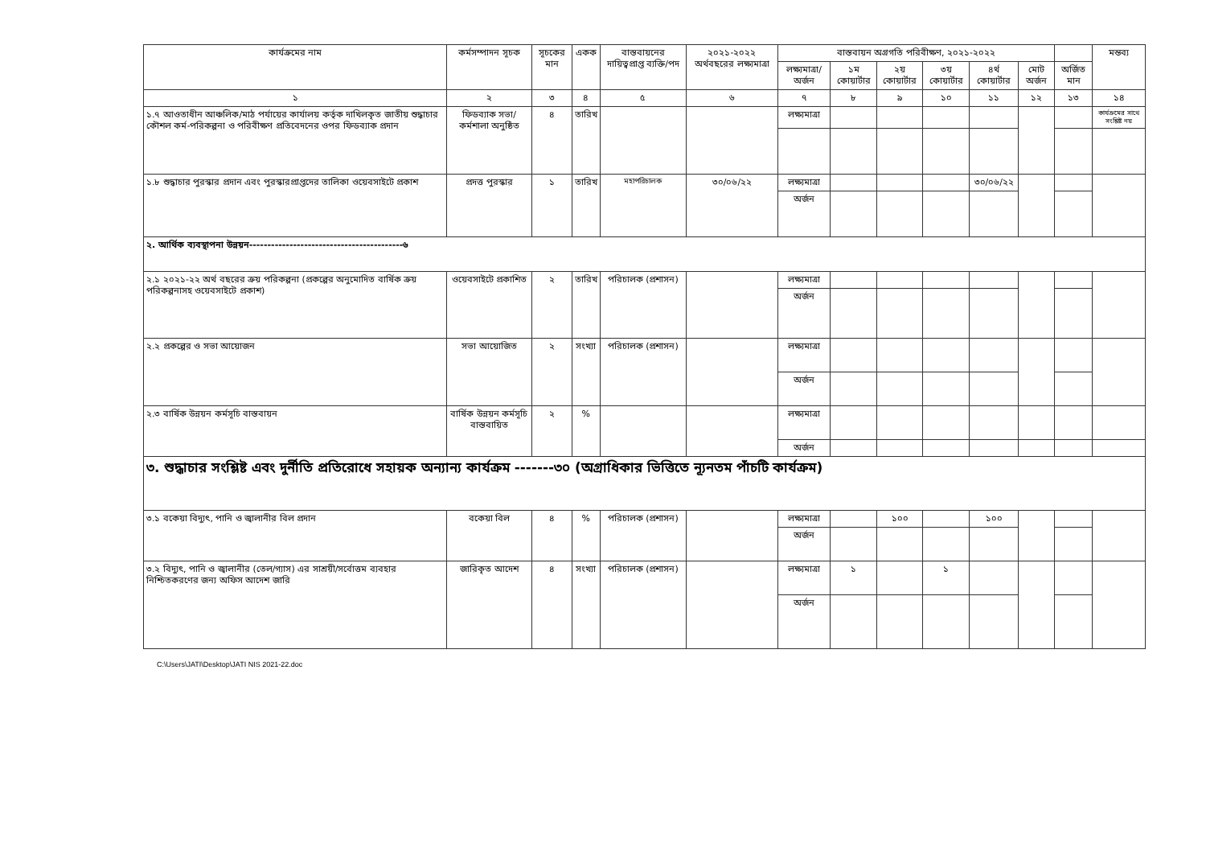| কার্যক্রমের নাম | কর্মসম্পাদন সূচক | সূচকের মান | একক | বাস্তবায়নের দায়িত্বপ্রাপ্ত ব্যক্তি/পদ | ২০২১-২০২২ অর্থবছরের লক্ষ্যমাত্রা | বাস্তবায়ন অগ্রগতি পরিবীক্ষণ, ২০২১-২০২২ | | | | | | | মন্তব্য |
| --- | --- | --- | --- | --- | --- | --- | --- | --- | --- | --- | --- | --- | --- |
| | | | | | | লক্ষ্যমাত্রা/ অর্জন | ১ম কোয়ার্টার | ২য় কোয়ার্টার | ৩য় কোয়ার্টার | ৪র্থ কোয়ার্টার | মোট অর্জন | অর্জিত মান | |
| ১ | ২ | ৩ | ৪ | ৫ | ৬ | ৭ | ৮ | ৯ | ১০ | ১১ | ১২ | ১৩ | ১৪ |
| ১.৭ আওতাধীন আঞ্চলিক/মাঠ পর্যায়ের কার্যালয় কর্তৃক দাখিলকৃত জাতীয় শুদ্ধাচার কৌশল কর্ম-পরিকল্পনা ও পরিবীক্ষণ প্রতিবেদনের ওপর ফিডব্যাক প্রদান | ফিডব্যাক সভা/কর্মশালা অনুষ্ঠিত | ৪ | তারিখ | | | লক্ষ্যমাত্রা | | | | | | | কার্যক্রমের সাথে সংশ্লিষ্ট নয় |
| ১.৮ শুদ্ধাচার পুরস্কার প্রদান এবং পুরস্কারপ্রাপ্তদের তালিকা ওয়েবসাইটে প্রকাশ | প্রদত্ত পুরস্কার | ১ | তারিখ | মহাপরিচালক | ৩০/০৬/২২ | লক্ষ্যমাত্রা | | | | ৩০/০৬/২২ | | | |
| | | | | | | অর্জন | | | | | | | |
| ২. আর্থিক ব্যবস্থাপনা উন্নয়ন------------------------------------------৬ | | | | | | | | | | | | | |
| ২.১ ২০২১-২২ অর্থ বছরের ক্রয় পরিকল্পনা (প্রকল্পের অনুমোদিত বার্ষিক ক্রয় পরিকল্পনাসহ ওয়েবসাইটে প্রকাশ) | ওয়েবসাইটে প্রকাশিত | ২ | তারিখ | পরিচালক (প্রশাসন) | | লক্ষ্যমাত্রা | | | | | | | |
| | | | | | | অর্জন | | | | | | | |
| ২.২ প্রকল্পের ও সভা আয়োজন | সভা আয়োজিত | ২ | সংখ্যা | পরিচালক (প্রশাসন) | | লক্ষ্যমাত্রা | | | | | | | |
| | | | | | | অর্জন | | | | | | | |
| ২.৩ বার্ষিক উন্নয়ন কর্মসূচি বাস্তবায়ন | বার্ষিক উন্নয়ন কর্মসূচি বাস্তবায়িত | ২ | % | | | লক্ষ্যমাত্রা | | | | | | | |
| | | | | | | অর্জন | | | | | | | |
| ৩. শুদ্ধাচার সংশ্লিষ্ট এবং দুর্নীতি প্রতিরোধে সহায়ক অন্যান্য কার্যক্রম -------৩০ (অগ্রাধিকার ভিত্তিতে ন্যূনতম পাঁচটি কার্যক্রম) | | | | | | | | | | | | | |
| ৩.১ বকেয়া বিদ্যুৎ, পানি ও জ্বালানীর বিল প্রদান | বকেয়া বিল | ৪ | % | পরিচালক (প্রশাসন) | | লক্ষ্যমাত্রা | | ১০০ | | ১০০ | | | |
| | | | | | | অর্জন | | | | | | | |
| ৩.২ বিদ্যুৎ, পানি ও জ্বালানীর (তেল/গ্যাস) এর সাশ্রয়ী/সর্বোত্তম ব্যবহার নিশ্চিতকরণের জন্য অফিস আদেশ জারি | জারিকৃত আদেশ | ৪ | সংখ্যা | পরিচালক (প্রশাসন) | | লক্ষ্যমাত্রা | ১ | | ১ | | | | |
| | | | | | | অর্জন | | | | | | | |
C:\Users\JATI\Desktop\JATI NIS 2021-22.doc